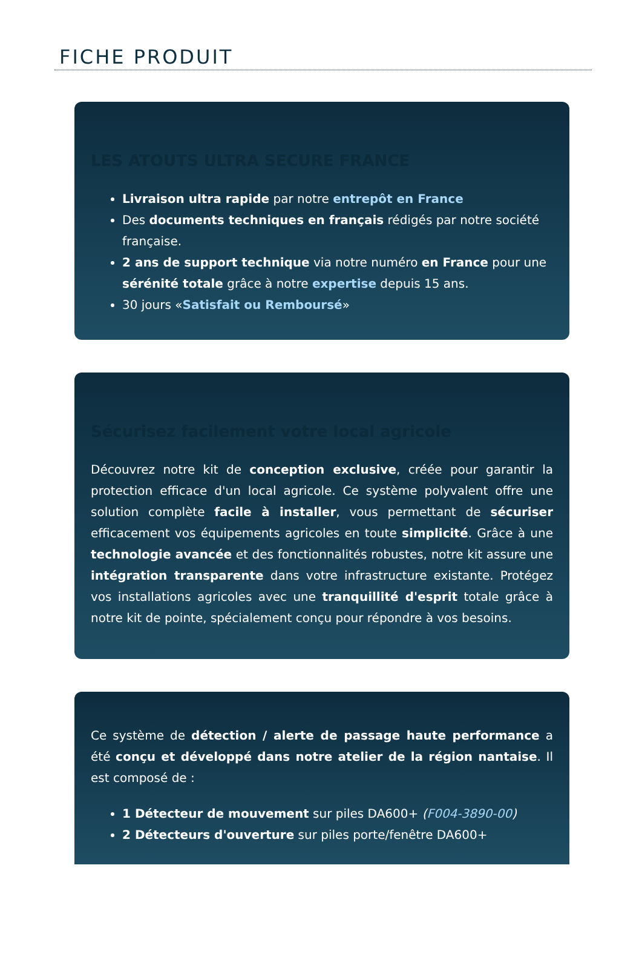FICHE PRODUIT
LES ATOUTS ULTRA SECURE FRANCE
Livraison ultra rapide par notre entrepôt en France
Des documents techniques en français rédigés par notre société française.
2 ans de support technique via notre numéro en France pour une sérénité totale grâce à notre expertise depuis 15 ans.
30 jours «Satisfait ou Remboursé»
Sécurisez facilement votre local agricole
Découvrez notre kit de conception exclusive, créée pour garantir la protection efficace d'un local agricole. Ce système polyvalent offre une solution complète facile à installer, vous permettant de sécuriser efficacement vos équipements agricoles en toute simplicité. Grâce à une technologie avancée et des fonctionnalités robustes, notre kit assure une intégration transparente dans votre infrastructure existante. Protégez vos installations agricoles avec une tranquillité d'esprit totale grâce à notre kit de pointe, spécialement conçu pour répondre à vos besoins.
Ce système de détection / alerte de passage haute performance a été conçu et développé dans notre atelier de la région nantaise. Il est composé de :
1 Détecteur de mouvement sur piles DA600+ (F004-3890-00)
2 Détecteurs d'ouverture sur piles porte/fenêtre DA600+